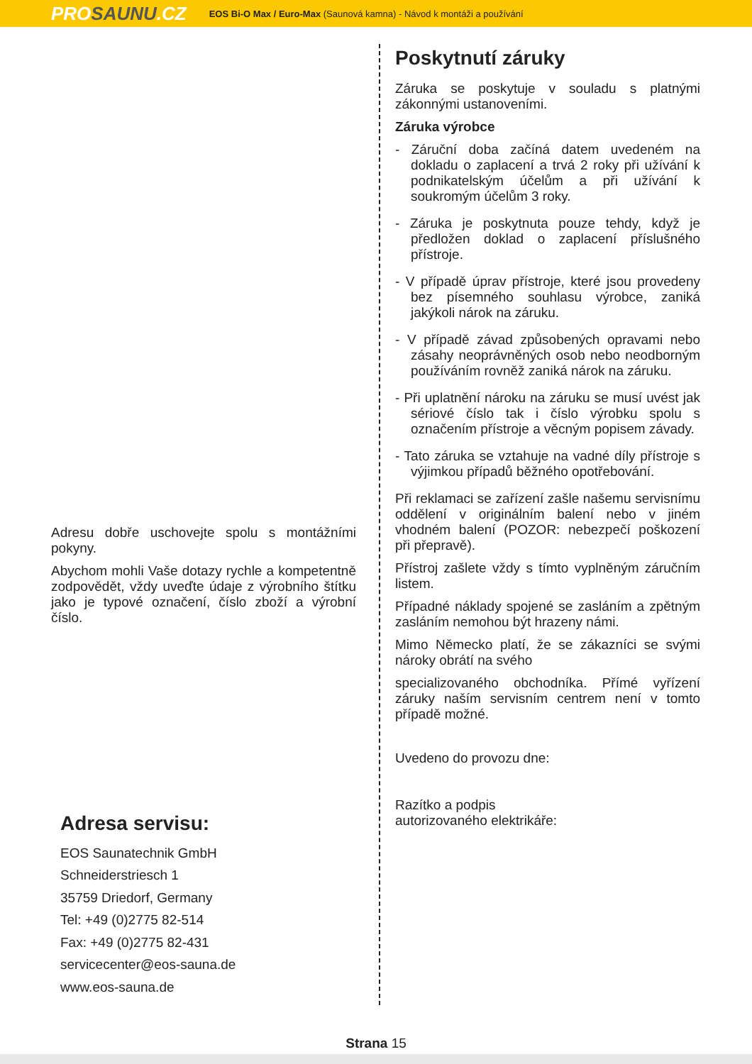PROSAUNU.CZ EOS Bi-O Max / Euro-Max (Saunová kamna) - Návod k montáži a používání
Adresu dobře uschovejte spolu s montážními pokyny.
Abychom mohli Vaše dotazy rychle a kompetentně zodpovědět, vždy uveďte údaje z výrobního štítku jako je typové označení, číslo zboží a výrobní číslo.
Adresa servisu:
EOS Saunatechnik GmbH
Schneiderstriesch 1
35759 Driedorf, Germany
Tel: +49 (0)2775 82-514
Fax: +49 (0)2775 82-431
servicecenter@eos-sauna.de
www.eos-sauna.de
Poskytnutí záruky
Záruka se poskytuje v souladu s platnými zákonnými ustanoveními.
Záruka výrobce
- Záruční doba začíná datem uvedeném na dokladu o zaplacení a trvá 2 roky při užívání k podnikatelským účelům a při užívání k soukromým účelům 3 roky.
- Záruka je poskytnuta pouze tehdy, když je předložen doklad o zaplacení příslušného přístroje.
- V případě úprav přístroje, které jsou provedeny bez písemného souhlasu výrobce, zaniká jakýkoli nárok na záruku.
- V případě závad způsobených opravami nebo zásahy neoprávněných osob nebo neodborným používáním rovněž zaniká nárok na záruku.
- Při uplatnění nároku na záruku se musí uvést jak sériové číslo tak i číslo výrobku spolu s označením přístroje a věcným popisem závady.
- Tato záruka se vztahuje na vadné díly přístroje s výjimkou případů běžného opotřebování.
Při reklamaci se zařízení zašle našemu servisnímu oddělení v originálním balení nebo v jiném vhodném balení (POZOR: nebezpečí poškození při přepravě).
Přístroj zašlete vždy s tímto vyplněným záručním listem.
Případné náklady spojené se zasláním a zpětným zasláním nemohou být hrazeny námi.
Mimo Německo platí, že se zákazníci se svými nároky obrátí na svého
specializovaného obchodníka. Přímé vyřízení záruky naším servisním centrem není v tomto případě možné.
Uvedeno do provozu dne:
Razítko a podpis
autorizovaného elektrikáře:
Strana 15